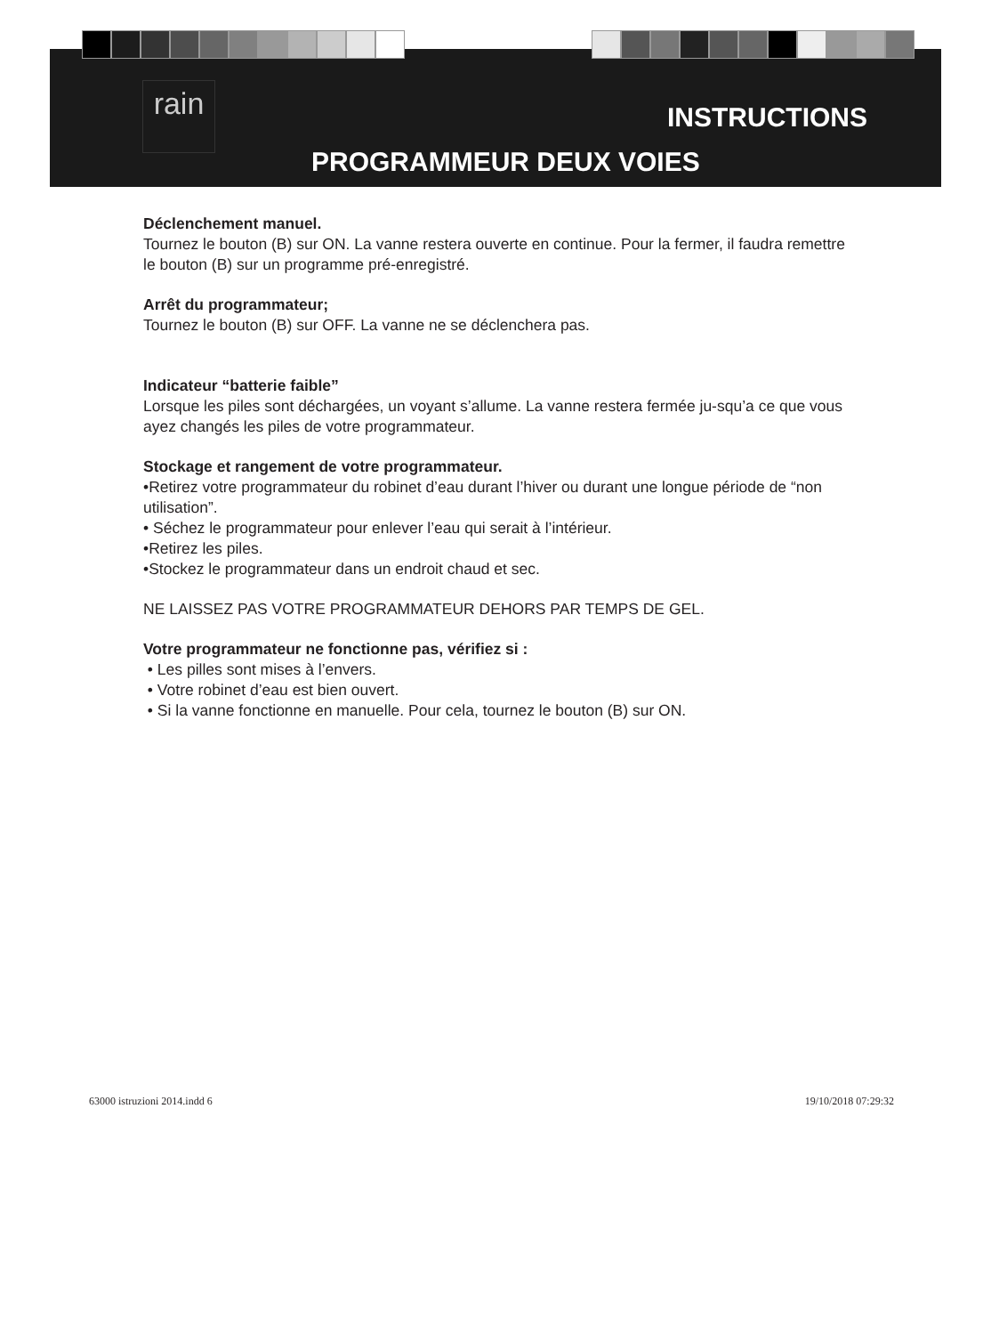rain
INSTRUCTIONS
PROGRAMMEUR DEUX VOIES
Déclenchement manuel.
Tournez le bouton (B) sur ON. La vanne restera ouverte en continue. Pour la fermer, il faudra remettre le bouton (B) sur un programme pré-enregistré.
Arrêt du programmateur;
Tournez le bouton (B) sur OFF. La vanne ne se déclenchera pas.
Indicateur “batterie faible”
Lorsque les piles sont déchargées, un voyant s’allume. La vanne restera fermée ju-squ’a ce que vous ayez changés les piles de votre programmateur.
Stockage et rangement de votre programmateur.
•Retirez votre programmateur du robinet d’eau durant l’hiver ou durant une longue période de “non utilisation”.
• Séchez le programmateur pour enlever l’eau qui serait à l’intérieur.
•Retirez les piles.
•Stockez le programmateur dans un endroit chaud et sec.
NE LAISSEZ PAS VOTRE PROGRAMMATEUR DEHORS PAR TEMPS DE GEL.
Votre programmateur ne fonctionne pas, vérifiez si :
• Les pilles sont mises à l’envers.
• Votre robinet d’eau est bien ouvert.
• Si la vanne fonctionne en manuelle. Pour cela, tournez le bouton (B) sur ON.
63000 istruzioni 2014.indd 6 19/10/2018 07:29:32